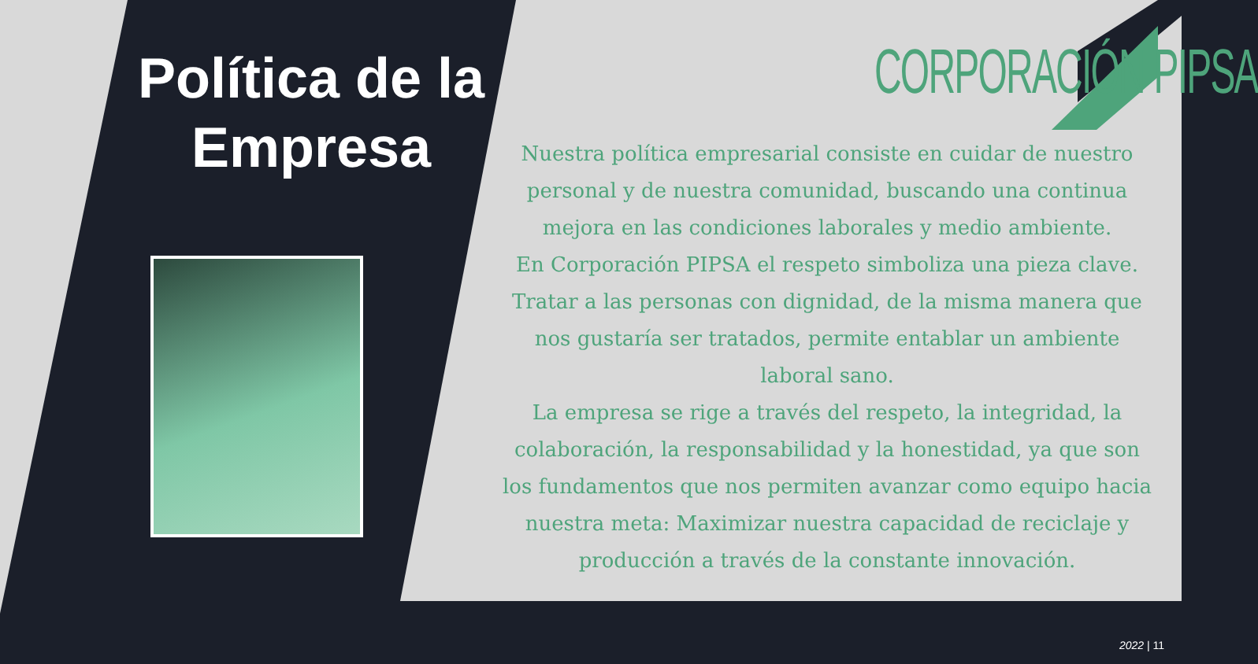Política de la Empresa
CORPORACIÓN PIPSA
Nuestra política empresarial consiste en cuidar de nuestro personal y de nuestra comunidad, buscando una continua mejora en las condiciones laborales y medio ambiente.
En Corporación PIPSA el respeto simboliza una pieza clave. Tratar a las personas con dignidad, de la misma manera que nos gustaría ser tratados, permite entablar un ambiente laboral sano.
La empresa se rige a través del respeto, la integridad, la colaboración, la responsabilidad y la honestidad, ya que son los fundamentos que nos permiten avanzar como equipo hacia nuestra meta: Maximizar nuestra capacidad de reciclaje y producción a través de la constante innovación.
2022 | 11